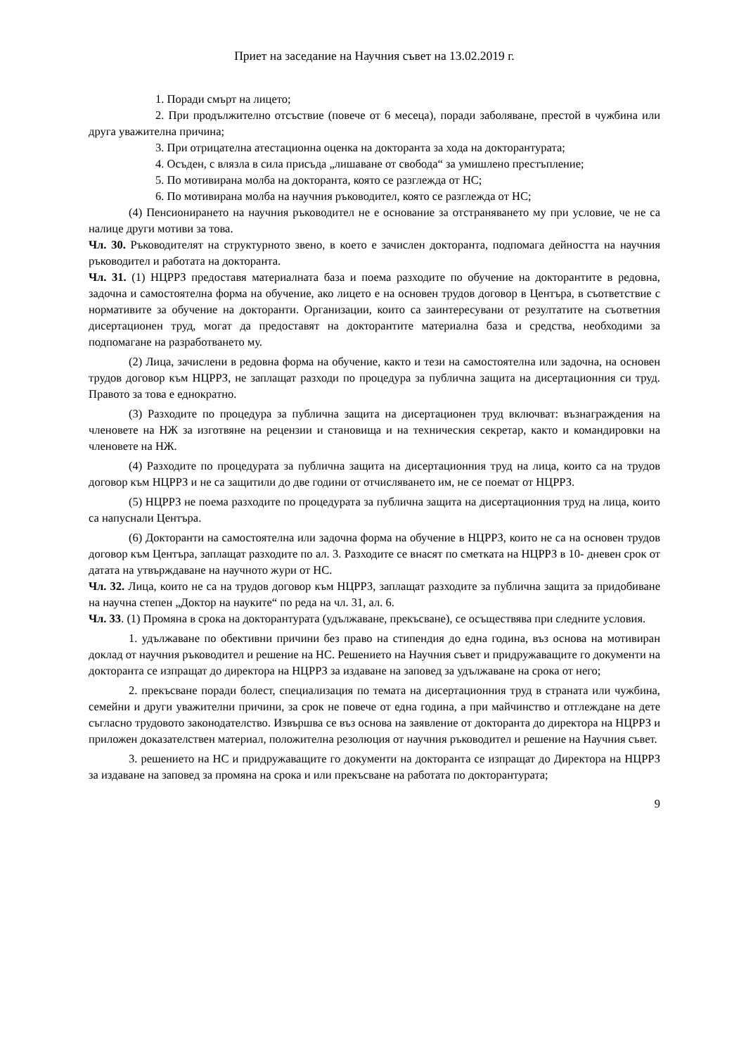Приет на заседание на Научния съвет на 13.02.2019 г.
1. Поради смърт на лицето;
2. При продължително отсъствие (повече от 6 месеца), поради заболяване, престой в чужбина или друга уважителна причина;
3. При отрицателна атестационна оценка на докторанта за хода на докторантурата;
4. Осъден, с влязла в сила присъда „лишаване от свобода“ за умишлено престъпление;
5. По мотивирана молба на докторанта, която се разглежда от НС;
6. По мотивирана молба на научния ръководител, която се разглежда от НС;
(4) Пенсионирането на научния ръководител не е основание за отстраняването му при условие, че не са налице други мотиви за това.
Чл. 30. Ръководителят на структурното звено, в което е зачислен докторанта, подпомага дейността на научния ръководител и работата на докторанта.
Чл. 31. (1) НЦРРЗ предоставя материалната база и поема разходите по обучение на докторантите в редовна, задочна и самостоятелна форма на обучение, ако лицето е на основен трудов договор в Центъра, в съответствие с нормативите за обучение на докторанти. Организации, които са заинтересувани от резултатите на съответния дисертационен труд, могат да предоставят на докторантите материална база и средства, необходими за подпомагане на разработването му.
(2) Лица, зачислени в редовна форма на обучение, както и тези на самостоятелна или задочна, на основен трудов договор към НЦРРЗ, не заплащат разходи по процедура за публична защита на дисертационния си труд. Правото за това е еднократно.
(3) Разходите по процедура за публична защита на дисертационен труд включват: възнаграждения на членовете на НЖ за изготвяне на рецензии и становища и на техническия секретар, както и командировки на членовете на НЖ.
(4) Разходите по процедурата за публична защита на дисертационния труд на лица, които са на трудов договор към НЦРРЗ и не са защитили до две години от отчисляването им, не се поемат от НЦРРЗ.
(5) НЦРРЗ не поема разходите по процедурата за публична защита на дисертационния труд на лица, които са напуснали Центъра.
(6) Докторанти на самостоятелна или задочна форма на обучение в НЦРРЗ, които не са на основен трудов договор към Центъра, заплащат разходите по ал. 3. Разходите се внасят по сметката на НЦРРЗ в 10- дневен срок от датата на утвърждаване на научното жури от НС.
Чл. 32. Лица, които не са на трудов договор към НЦРРЗ, заплащат разходите за публична защита за придобиване на научна степен „Доктор на науките“ по реда на чл. 31, ал. 6.
Чл. 33. (1) Промяна в срока на докторантурата (удължаване, прекъсване), се осъществява при следните условия.
1. удължаване по обективни причини без право на стипендия до една година, въз основа на мотивиран доклад от научния ръководител и решение на НС. Решението на Научния съвет и придружаващите го документи на докторанта се изпращат до директора на НЦРРЗ за издаване на заповед за удължаване на срока от него;
2. прекъсване поради болест, специализация по темата на дисертационния труд в страната или чужбина, семейни и други уважителни причини, за срок не повече от една година, а при майчинство и отглеждане на дете съгласно трудовото законодателство. Извършва се въз основа на заявление от докторанта до директора на НЦРРЗ и приложен доказателствен материал, положителна резолюция от научния ръководител и решение на Научния съвет.
3. решението на НС и придружаващите го документи на докторанта се изпращат до Директора на НЦРРЗ за издаване на заповед за промяна на срока и или прекъсване на работата по докторантурата;
9